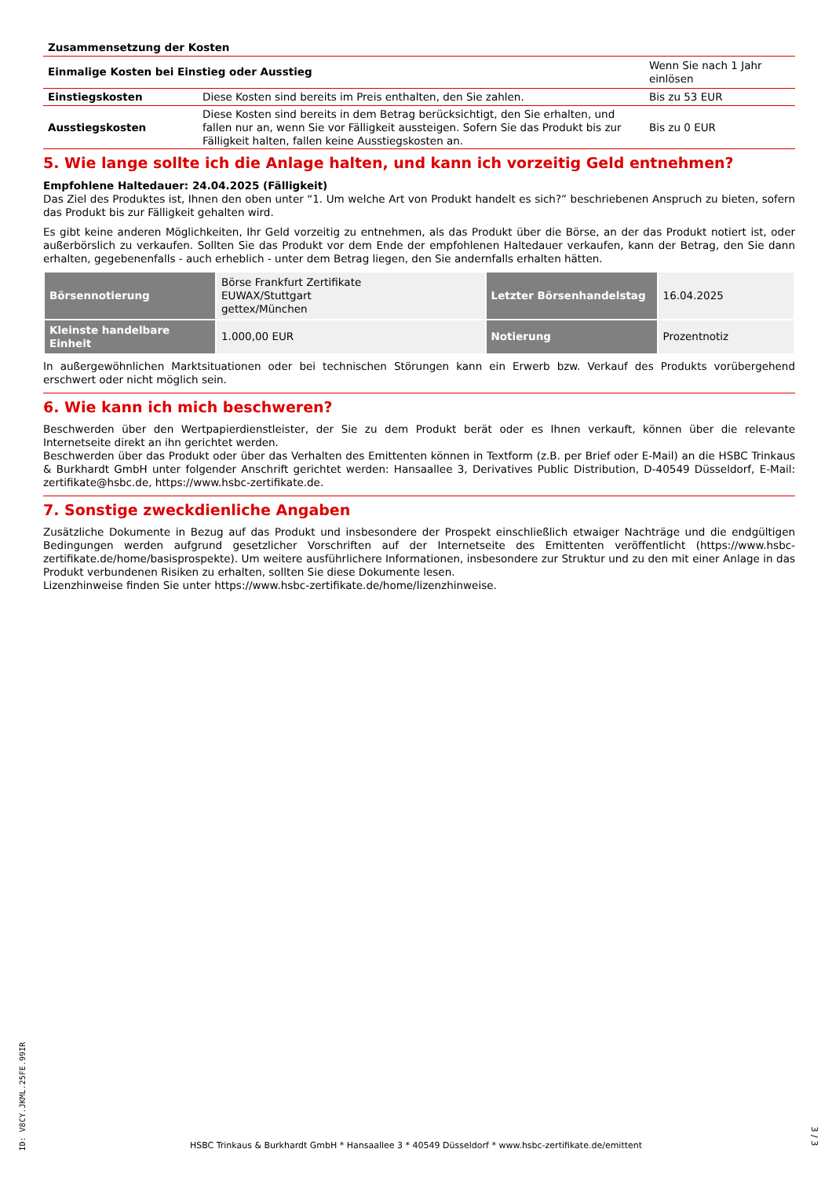| Zusammensetzung der Kosten | | |
| Einmalige Kosten bei Einstieg oder Ausstieg | | Wenn Sie nach 1 Jahr einlösen |
| Einstiegskosten | Diese Kosten sind bereits im Preis enthalten, den Sie zahlen. | Bis zu 53 EUR |
| Ausstiegskosten | Diese Kosten sind bereits in dem Betrag berücksichtigt, den Sie erhalten, und fallen nur an, wenn Sie vor Fälligkeit aussteigen. Sofern Sie das Produkt bis zur Fälligkeit halten, fallen keine Ausstiegskosten an. | Bis zu 0 EUR |
5. Wie lange sollte ich die Anlage halten, und kann ich vorzeitig Geld entnehmen?
Empfohlene Haltedauer: 24.04.2025 (Fälligkeit)
Das Ziel des Produktes ist, Ihnen den oben unter “1. Um welche Art von Produkt handelt es sich?” beschriebenen Anspruch zu bieten, sofern das Produkt bis zur Fälligkeit gehalten wird.
Es gibt keine anderen Möglichkeiten, Ihr Geld vorzeitig zu entnehmen, als das Produkt über die Börse, an der das Produkt notiert ist, oder außerbörslich zu verkaufen. Sollten Sie das Produkt vor dem Ende der empfohlenen Haltedauer verkaufen, kann der Betrag, den Sie dann erhalten, gegebenenfalls - auch erheblich - unter dem Betrag liegen, den Sie andernfalls erhalten hätten.
| Börsennotierung | Börse Frankfurt Zertifikate EUWAX/Stuttgart gettex/München | Letzter Börsenhandelstag | 16.04.2025 |
| Kleinste handelbare Einheit | 1.000,00 EUR | Notierung | Prozentnotiz |
In außergewöhnlichen Marktsituationen oder bei technischen Störungen kann ein Erwerb bzw. Verkauf des Produkts vorübergehend erschwert oder nicht möglich sein.
6. Wie kann ich mich beschweren?
Beschwerden über den Wertpapierdienstleister, der Sie zu dem Produkt berät oder es Ihnen verkauft, können über die relevante Internetseite direkt an ihn gerichtet werden.
Beschwerden über das Produkt oder über das Verhalten des Emittenten können in Textform (z.B. per Brief oder E-Mail) an die HSBC Trinkaus & Burkhardt GmbH unter folgender Anschrift gerichtet werden: Hansaallee 3, Derivatives Public Distribution, D-40549 Düsseldorf, E-Mail: zertifikate@hsbc.de, https://www.hsbc-zertifikate.de.
7. Sonstige zweckdienliche Angaben
Zusätzliche Dokumente in Bezug auf das Produkt und insbesondere der Prospekt einschließlich etwaiger Nachträge und die endgültigen Bedingungen werden aufgrund gesetzlicher Vorschriften auf der Internetseite des Emittenten veröffentlicht (https://www.hsbc-zertifikate.de/home/basisprospekte). Um weitere ausführlichere Informationen, insbesondere zur Struktur und zu den mit einer Anlage in das Produkt verbundenen Risiken zu erhalten, sollten Sie diese Dokumente lesen.
Lizenzhinweise finden Sie unter https://www.hsbc-zertifikate.de/home/lizenzhinweise.
ID: V8CY.JKML.25FE.99IR
HSBC Trinkaus & Burkhardt GmbH * Hansaallee 3 * 40549 Düsseldorf * www.hsbc-zertifikate.de/emittent
3 / 3